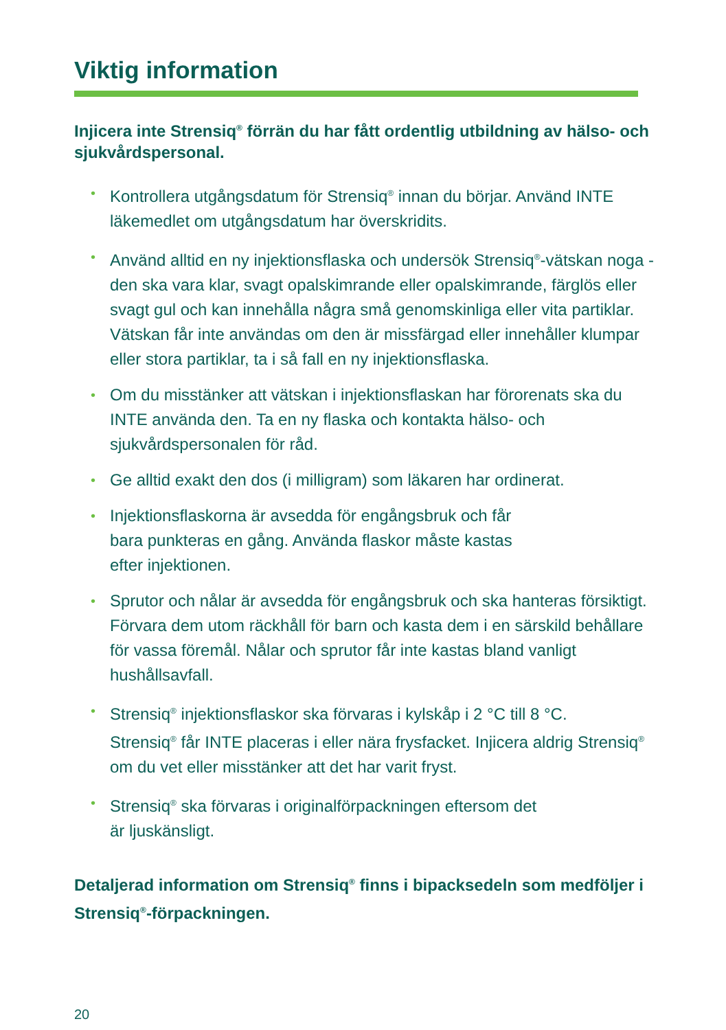Viktig information
Injicera inte Strensiq<sup>®</sup> förrän du har fått ordentlig utbildning av hälso- och sjukvårdspersonal.
• Kontrollera utgångsdatum för Strensiq<sup>®</sup> innan du börjar. Använd INTE läkemedlet om utgångsdatum har överskridits.
• Använd alltid en ny injektionsflaska och undersök Strensiq<sup>®</sup>-vätskan noga - den ska vara klar, svagt opalskimrande eller opalskimrande, färglös eller svagt gul och kan innehålla några små genomskinliga eller vita partiklar. Vätskan får inte användas om den är missfärgad eller innehåller klumpar eller stora partiklar, ta i så fall en ny injektionsflaska.
• Om du misstänker att vätskan i injektionsflaskan har förorenats ska du INTE använda den. Ta en ny flaska och kontakta hälso- och sjukvårdspersonalen för råd.
• Ge alltid exakt den dos (i milligram) som läkaren har ordinerat.
• Injektionsflaskorna är avsedda för engångsbruk och får
bara punkteras en gång. Använda flaskor måste kastas
efter injektionen.
• Sprutor och nålar är avsedda för engångsbruk och ska hanteras försiktigt. Förvara dem utom räckhåll för barn och kasta dem i en särskild behållare för vassa föremål. Nålar och sprutor får inte kastas bland vanligt hushållsavfall.
• Strensiq<sup>®</sup> injektionsflaskor ska förvaras i kylskåp i 2 °C till 8 °C.
Strensiq<sup>®</sup> får INTE placeras i eller nära frysfacket. Injicera aldrig Strensiq<sup>®</sup> om du vet eller misstänker att det har varit fryst.
• Strensiq<sup>®</sup> ska förvaras i originalförpackningen eftersom det
är ljuskänsligt.
Detaljerad information om Strensiq<sup>®</sup> finns i bipacksedeln som medföljer i Strensiq<sup>®</sup>-förpackningen.
20